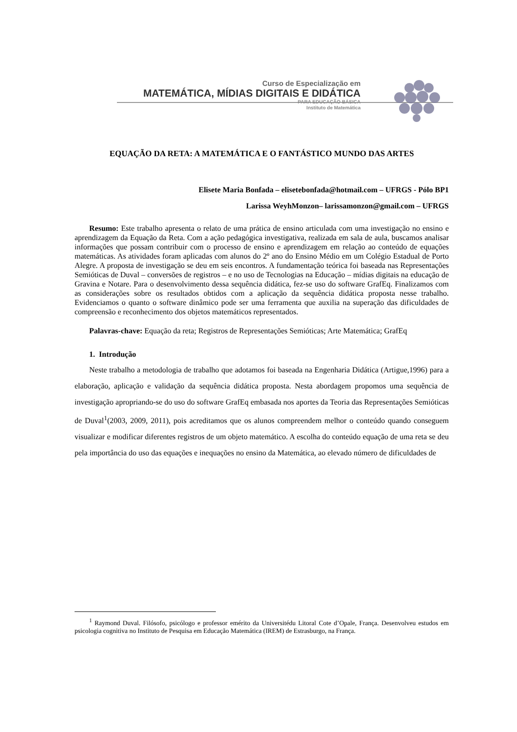Curso de Especialização em
MATEMÁTICA, MÍDIAS DIGITAIS E DIDÁTICA
PARA EDUCAÇÃO BÁSICA
Instituto de Matemática
EQUAÇÃO DA RETA: A MATEMÁTICA E O FANTÁSTICO MUNDO DAS ARTES
Elisete Maria Bonfada – elisetebonfada@hotmail.com – UFRGS - Pólo BP1
Larissa WeyhMonzon– larissamonzon@gmail.com – UFRGS
Resumo: Este trabalho apresenta o relato de uma prática de ensino articulada com uma investigação no ensino e aprendizagem da Equação da Reta. Com a ação pedagógica investigativa, realizada em sala de aula, buscamos analisar informações que possam contribuir com o processo de ensino e aprendizagem em relação ao conteúdo de equações matemáticas. As atividades foram aplicadas com alunos do 2º ano do Ensino Médio em um Colégio Estadual de Porto Alegre. A proposta de investigação se deu em seis encontros. A fundamentação teórica foi baseada nas Representações Semióticas de Duval – conversões de registros – e no uso de Tecnologias na Educação – mídias digitais na educação de Gravina e Notare. Para o desenvolvimento dessa sequência didática, fez-se uso do software GrafEq. Finalizamos com as considerações sobre os resultados obtidos com a aplicação da sequência didática proposta nesse trabalho. Evidenciamos o quanto o software dinâmico pode ser uma ferramenta que auxilia na superação das dificuldades de compreensão e reconhecimento dos objetos matemáticos representados.
Palavras-chave: Equação da reta; Registros de Representações Semióticas; Arte Matemática; GrafEq
1. Introdução
Neste trabalho a metodologia de trabalho que adotamos foi baseada na Engenharia Didática (Artigue,1996) para a elaboração, aplicação e validação da sequência didática proposta. Nesta abordagem propomos uma sequência de investigação apropriando-se do uso do software GrafEq embasada nos aportes da Teoria das Representações Semióticas de Duval<sup>1</sup>(2003, 2009, 2011), pois acreditamos que os alunos compreendem melhor o conteúdo quando conseguem visualizar e modificar diferentes registros de um objeto matemático. A escolha do conteúdo equação de uma reta se deu pela importância do uso das equações e inequações no ensino da Matemática, ao elevado número de dificuldades de
<sup>1</sup> Raymond Duval. Filósofo, psicólogo e professor emérito da Universitédu Litoral Cote d’Opale, França. Desenvolveu estudos em psicologia cognitiva no Instituto de Pesquisa em Educação Matemática (IREM) de Estrasburgo, na França.